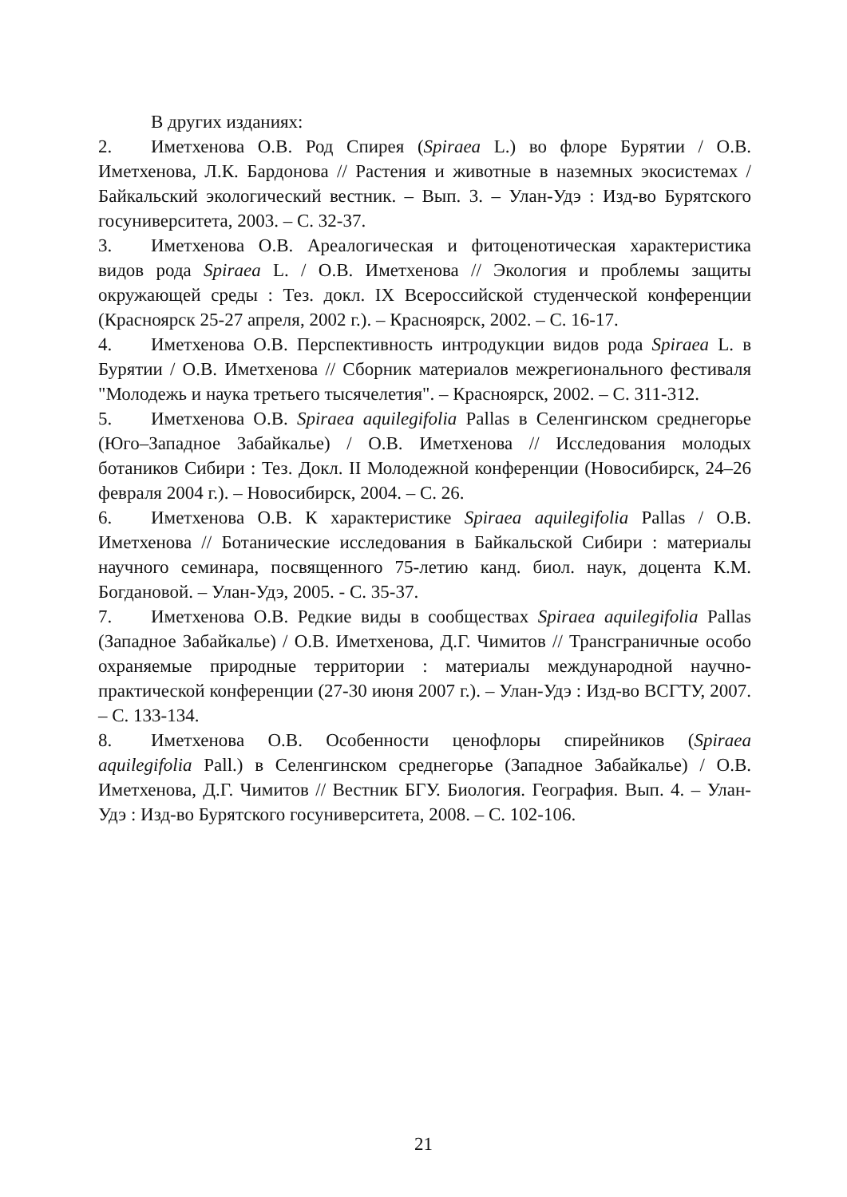В других изданиях:
2. Иметхенова О.В. Род Спирея (Spiraea L.) во флоре Бурятии / О.В. Иметхенова, Л.К. Бардонова // Растения и животные в наземных экосистемах / Байкальский экологический вестник. – Вып. 3. – Улан-Удэ : Изд-во Бурятского госуниверситета, 2003. – С. 32-37.
3. Иметхенова О.В. Ареалогическая и фитоценотическая характеристика видов рода Spiraea L. / О.В. Иметхенова // Экология и проблемы защиты окружающей среды : Тез. докл. IX Всероссийской студенческой конференции (Красноярск 25-27 апреля, 2002 г.). – Красноярск, 2002. – С. 16-17.
4. Иметхенова О.В. Перспективность интродукции видов рода Spiraea L. в Бурятии / О.В. Иметхенова // Сборник материалов межрегионального фестиваля "Молодежь и наука третьего тысячелетия". – Красноярск, 2002. – С. 311-312.
5. Иметхенова О.В. Spiraea aquilegifolia Pallas в Селенгинском среднегорье (Юго–Западное Забайкалье) / О.В. Иметхенова // Исследования молодых ботаников Сибири : Тез. Докл. II Молодежной конференции (Новосибирск, 24–26 февраля 2004 г.). – Новосибирск, 2004. – С. 26.
6. Иметхенова О.В. К характеристике Spiraea aquilegifolia Pallas / О.В. Иметхенова // Ботанические исследования в Байкальской Сибири : материалы научного семинара, посвященного 75-летию канд. биол. наук, доцента К.М. Богдановой. – Улан-Удэ, 2005. - С. 35-37.
7. Иметхенова О.В. Редкие виды в сообществах Spiraea aquilegifolia Pallas (Западное Забайкалье) / О.В. Иметхенова, Д.Г. Чимитов // Трансграничные особо охраняемые природные территории : материалы международной научно-практической конференции (27-30 июня 2007 г.). – Улан-Удэ : Изд-во ВСГТУ, 2007. – С. 133-134.
8. Иметхенова О.В. Особенности ценофлоры спирейников (Spiraea aquilegifolia Pall.) в Селенгинском среднегорье (Западное Забайкалье) / О.В. Иметхенова, Д.Г. Чимитов // Вестник БГУ. Биология. География. Вып. 4. – Улан-Удэ : Изд-во Бурятского госуниверситета, 2008. – С. 102-106.
21